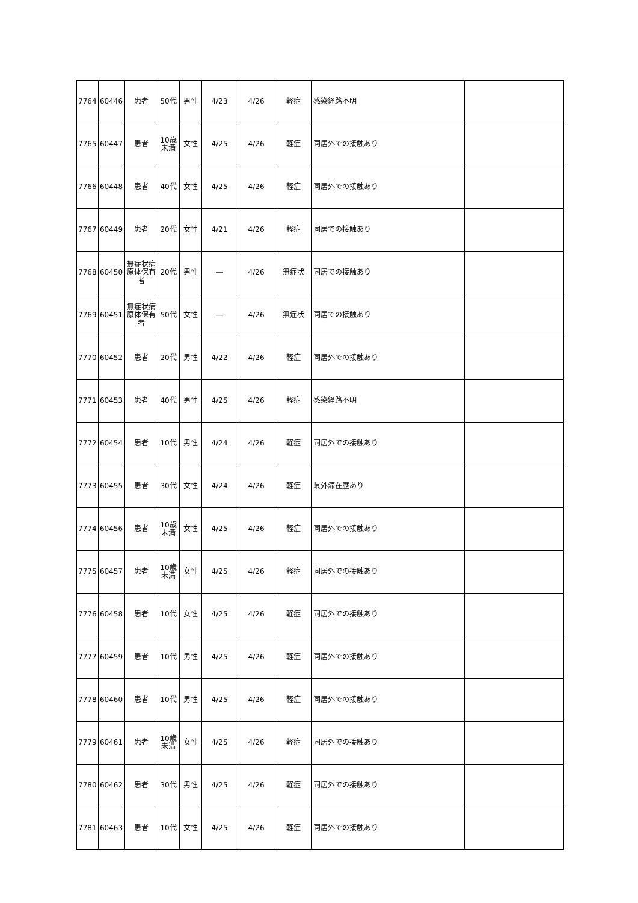| 7764 | 60446 | 患者 | 50代 | 男性 | 4/23 | 4/26 | 軽症 | 感染経路不明 | |
| 7765 | 60447 | 患者 | 10歳 未満 | 女性 | 4/25 | 4/26 | 軽症 | 同居外での接触あり | |
| 7766 | 60448 | 患者 | 40代 | 女性 | 4/25 | 4/26 | 軽症 | 同居外での接触あり | |
| 7767 | 60449 | 患者 | 20代 | 女性 | 4/21 | 4/26 | 軽症 | 同居での接触あり | |
| 7768 | 60450 | 無症状病 原体保有 者 | 20代 | 男性 | ― | 4/26 | 無症状 | 同居での接触あり | |
| 7769 | 60451 | 無症状病 原体保有 者 | 50代 | 女性 | ― | 4/26 | 無症状 | 同居での接触あり | |
| 7770 | 60452 | 患者 | 20代 | 男性 | 4/22 | 4/26 | 軽症 | 同居外での接触あり | |
| 7771 | 60453 | 患者 | 40代 | 男性 | 4/25 | 4/26 | 軽症 | 感染経路不明 | |
| 7772 | 60454 | 患者 | 10代 | 男性 | 4/24 | 4/26 | 軽症 | 同居外での接触あり | |
| 7773 | 60455 | 患者 | 30代 | 女性 | 4/24 | 4/26 | 軽症 | 県外滞在歴あり | |
| 7774 | 60456 | 患者 | 10歳 未満 | 女性 | 4/25 | 4/26 | 軽症 | 同居外での接触あり | |
| 7775 | 60457 | 患者 | 10歳 未満 | 女性 | 4/25 | 4/26 | 軽症 | 同居外での接触あり | |
| 7776 | 60458 | 患者 | 10代 | 女性 | 4/25 | 4/26 | 軽症 | 同居外での接触あり | |
| 7777 | 60459 | 患者 | 10代 | 男性 | 4/25 | 4/26 | 軽症 | 同居外での接触あり | |
| 7778 | 60460 | 患者 | 10代 | 男性 | 4/25 | 4/26 | 軽症 | 同居外での接触あり | |
| 7779 | 60461 | 患者 | 10歳 未満 | 女性 | 4/25 | 4/26 | 軽症 | 同居外での接触あり | |
| 7780 | 60462 | 患者 | 30代 | 男性 | 4/25 | 4/26 | 軽症 | 同居外での接触あり | |
| 7781 | 60463 | 患者 | 10代 | 女性 | 4/25 | 4/26 | 軽症 | 同居外での接触あり | |